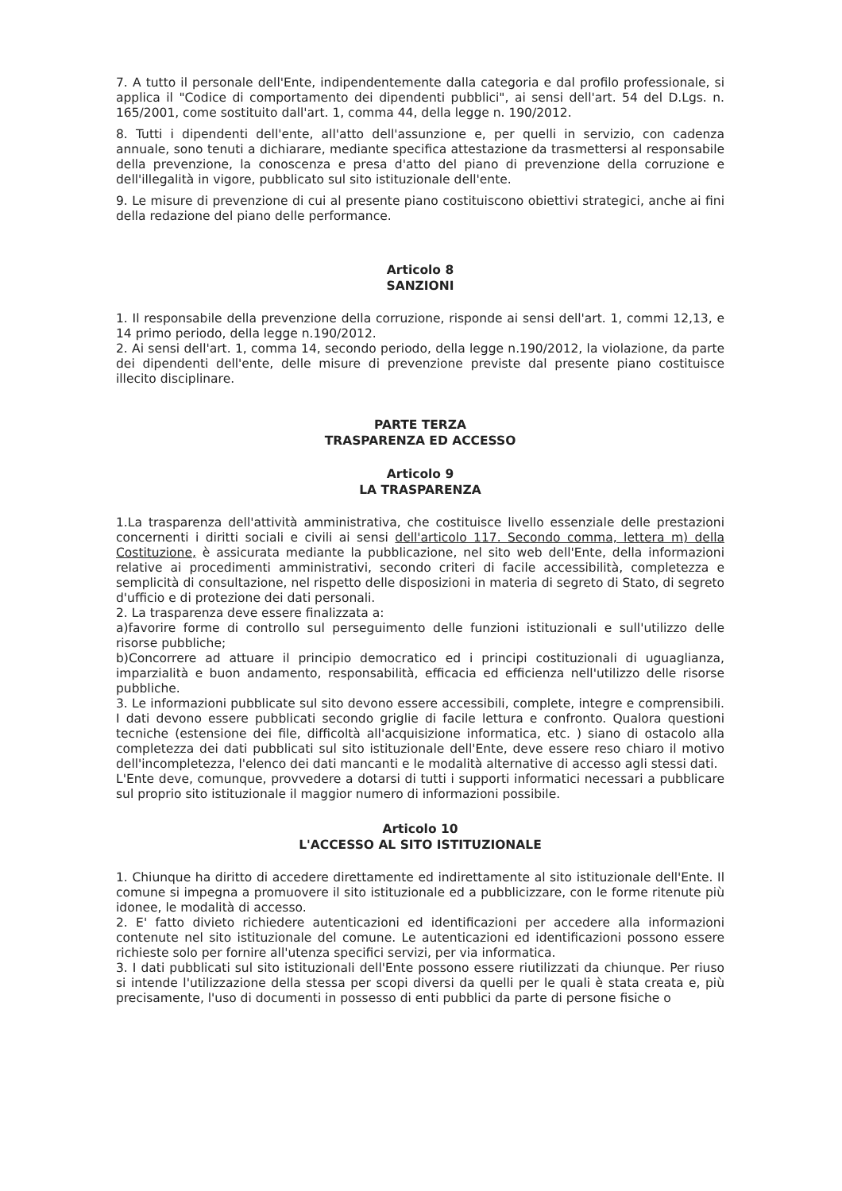7. A tutto il personale dell'Ente, indipendentemente dalla categoria e dal profilo professionale, si applica il "Codice di comportamento dei dipendenti pubblici", ai sensi dell'art. 54 del D.Lgs. n. 165/2001, come sostituito dall'art. 1, comma 44, della legge n. 190/2012.
8. Tutti i dipendenti dell'ente, all'atto dell'assunzione e, per quelli in servizio, con cadenza annuale, sono tenuti a dichiarare, mediante specifica attestazione da trasmettersi al responsabile della prevenzione, la conoscenza e presa d'atto del piano di prevenzione della corruzione e dell'illegalità in vigore, pubblicato sul sito istituzionale dell'ente.
9. Le misure di prevenzione di cui al presente piano costituiscono obiettivi strategici, anche ai fini della redazione del piano delle performance.
Articolo 8
SANZIONI
1. Il responsabile della prevenzione della corruzione, risponde ai sensi dell'art. 1, commi 12,13, e 14 primo periodo, della legge n.190/2012.
2. Ai sensi dell'art. 1, comma 14, secondo periodo, della legge n.190/2012, la violazione, da parte dei dipendenti dell'ente, delle misure di prevenzione previste dal presente piano costituisce illecito disciplinare.
PARTE TERZA
TRASPARENZA ED ACCESSO
Articolo 9
LA TRASPARENZA
1.La trasparenza dell'attività amministrativa, che costituisce livello essenziale delle prestazioni concernenti i diritti sociali e civili ai sensi dell'articolo 117. Secondo comma, lettera m) della Costituzione, è assicurata mediante la pubblicazione, nel sito web dell'Ente, della informazioni relative ai procedimenti amministrativi, secondo criteri di facile accessibilità, completezza e semplicità di consultazione, nel rispetto delle disposizioni in materia di segreto di Stato, di segreto d'ufficio e di protezione dei dati personali.
2. La trasparenza deve essere finalizzata a:
a)favorire forme di controllo sul perseguimento delle funzioni istituzionali e sull'utilizzo delle risorse pubbliche;
b)Concorrere ad attuare il principio democratico ed i principi costituzionali di uguaglianza, imparzialità e buon andamento, responsabilità, efficacia ed efficienza nell'utilizzo delle risorse pubbliche.
3. Le informazioni pubblicate sul sito devono essere accessibili, complete, integre e comprensibili. I dati devono essere pubblicati secondo griglie di facile lettura e confronto. Qualora questioni tecniche (estensione dei file, difficoltà all'acquisizione informatica, etc. ) siano di ostacolo alla completezza dei dati pubblicati sul sito istituzionale dell'Ente, deve essere reso chiaro il motivo dell'incompletezza, l'elenco dei dati mancanti e le modalità alternative di accesso agli stessi dati.
L'Ente deve, comunque, provvedere a dotarsi di tutti i supporti informatici necessari a pubblicare sul proprio sito istituzionale il maggior numero di informazioni possibile.
Articolo 10
L'ACCESSO AL SITO ISTITUZIONALE
1. Chiunque ha diritto di accedere direttamente ed indirettamente al sito istituzionale dell'Ente. Il comune si impegna a promuovere il sito istituzionale ed a pubblicizzare, con le forme ritenute più idonee, le modalità di accesso.
2. E' fatto divieto richiedere autenticazioni ed identificazioni per accedere alla informazioni contenute nel sito istituzionale del comune. Le autenticazioni ed identificazioni possono essere richieste solo per fornire all'utenza specifici servizi, per via informatica.
3. I dati pubblicati sul sito istituzionali dell'Ente possono essere riutilizzati da chiunque. Per riuso si intende l'utilizzazione della stessa per scopi diversi da quelli per le quali è stata creata e, più precisamente, l'uso di documenti in possesso di enti pubblici da parte di persone fisiche o